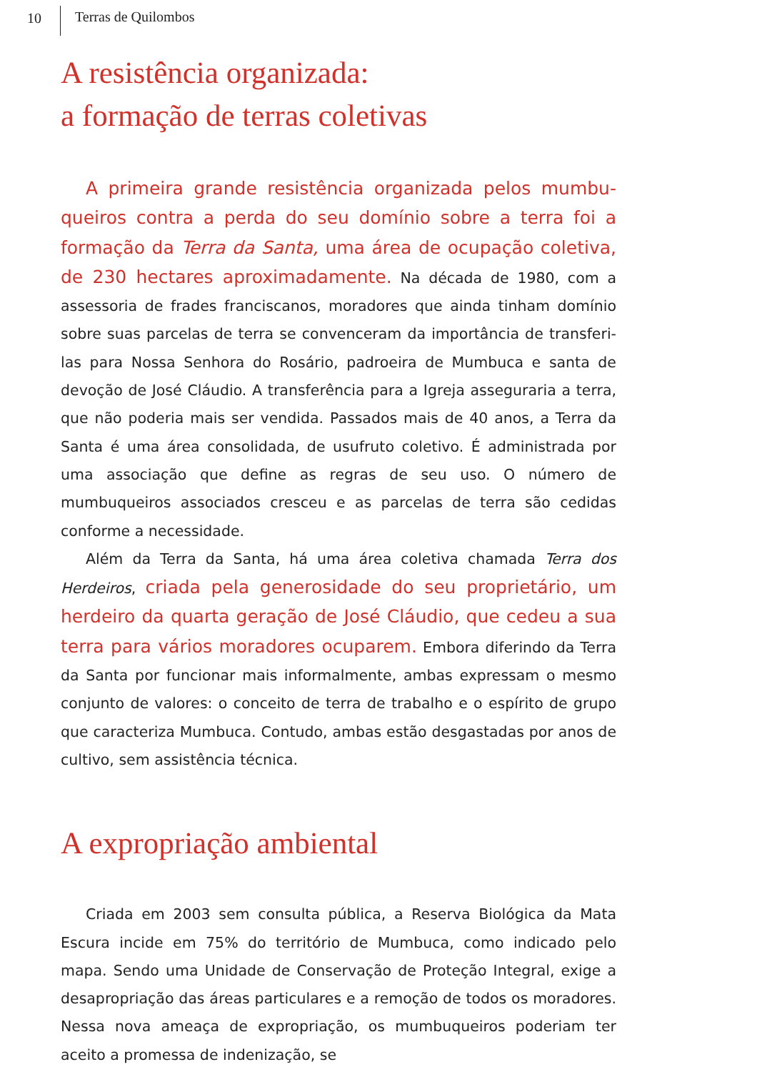10 Terras de Quilombos
A resistência organizada:
a formação de terras coletivas
A primeira grande resistência organizada pelos mumbu­queiros contra a perda do seu domínio sobre a terra foi a formação da Terra da Santa, uma área de ocupação cole­tiva, de 230 hectares aproximadamente. Na década de 1980, com a assessoria de frades franciscanos, moradores que ainda ti­nham domínio sobre suas parcelas de terra se convenceram da im­portância de transferi-las para Nossa Senhora do Rosário, padroeira de Mumbuca e santa de devoção de José Cláudio. A transferência para a Igreja asseguraria a terra, que não poderia mais ser vendida. Passados mais de 40 anos, a Terra da Santa é uma área consolidada, de usufruto coletivo. É administrada por uma associação que define as regras de seu uso. O número de mumbuqueiros associados cres­ceu e as parcelas de terra são cedidas conforme a necessidade.
Além da Terra da Santa, há uma área coletiva chamada Terra dos Herdeiros, criada pela generosidade do seu proprietário, um herdeiro da quarta geração de José Cláudio, que cedeu a sua terra para vários moradores ocuparem. Embora diferindo da Terra da Santa por funcionar mais informalmente, ambas expres­sam o mesmo conjunto de valores: o conceito de terra de trabalho e o espírito de grupo que caracteriza Mumbuca. Contudo, ambas estão desgastadas por anos de cultivo, sem assistência técnica.
A expropriação ambiental
Criada em 2003 sem consulta pública, a Reserva Biológica da Mata Escura incide em 75% do território de Mumbuca, como indi­cado pelo mapa. Sendo uma Unidade de Conservação de Proteção Integral, exige a desapropriação das áreas particulares e a remoção de todos os moradores. Nessa nova ameaça de expropriação, os mumbuqueiros poderiam ter aceito a promessa de indenização, se